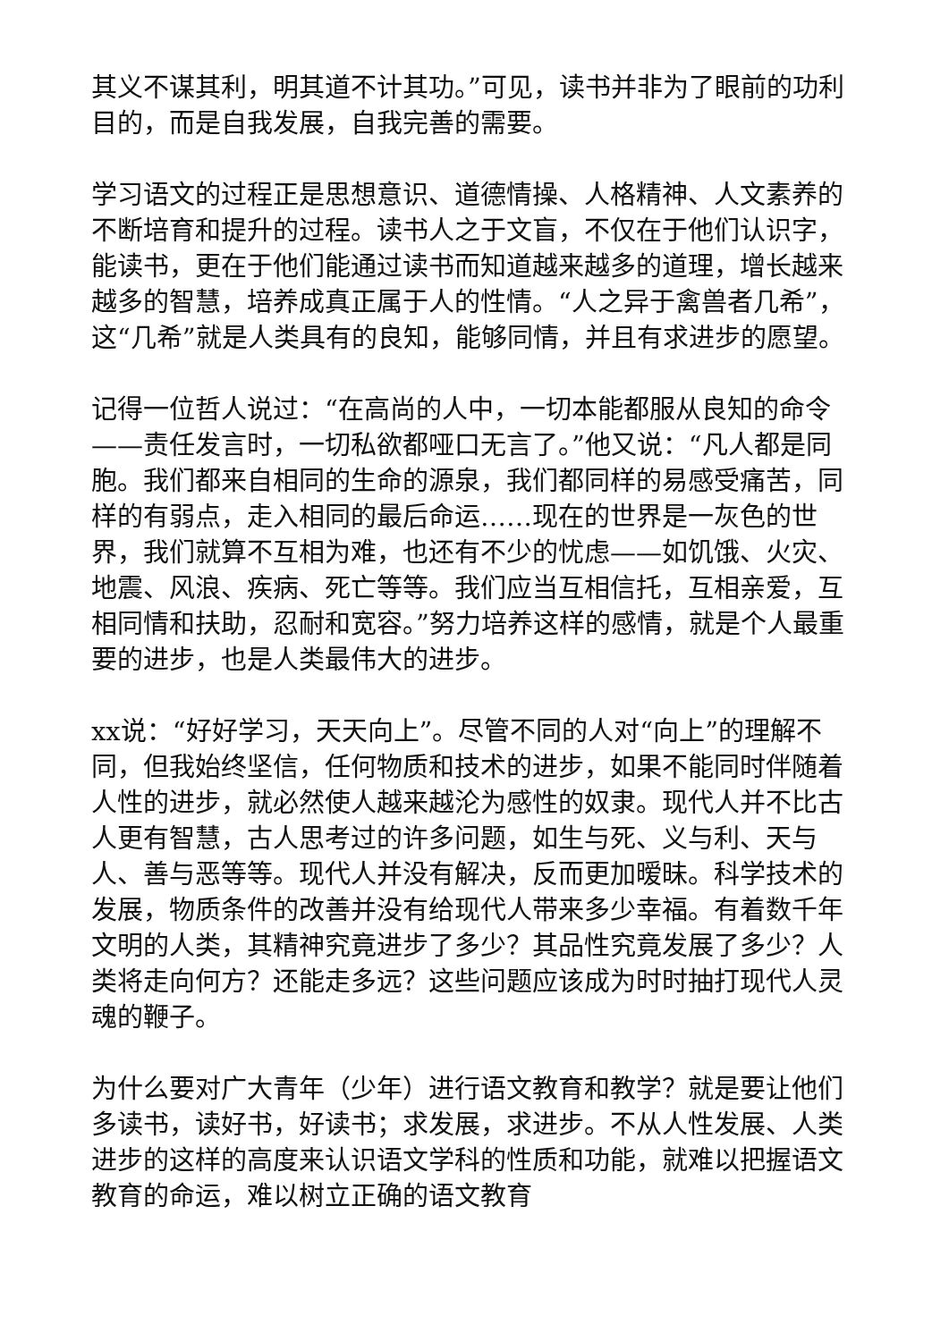其义不谋其利，明其道不计其功。”可见，读书并非为了眼前的功利目的，而是自我发展，自我完善的需要。
学习语文的过程正是思想意识、道德情操、人格精神、人文素养的不断培育和提升的过程。读书人之于文盲，不仅在于他们认识字，能读书，更在于他们能通过读书而知道越来越多的道理，增长越来越多的智慧，培养成真正属于人的性情。“人之异于禽兽者几希”，这“几希”就是人类具有的良知，能够同情，并且有求进步的愿望。
记得一位哲人说过：“在高尚的人中，一切本能都服从良知的命令——责任发言时，一切私欲都哑口无言了。”他又说：“凡人都是同胞。我们都来自相同的生命的源泉，我们都同样的易感受痛苦，同样的有弱点，走入相同的最后命运……现在的世界是一灰色的世界，我们就算不互相为难，也还有不少的忧虑——如饥饿、火灾、地震、风浪、疾病、死亡等等。我们应当互相信托，互相亲爱，互相同情和扶助，忍耐和宽容。”努力培养这样的感情，就是个人最重要的进步，也是人类最伟大的进步。
xx说：“好好学习，天天向上”。尽管不同的人对“向上”的理解不同，但我始终坚信，任何物质和技术的进步，如果不能同时伴随着人性的进步，就必然使人越来越沦为感性的奴隶。现代人并不比古人更有智慧，古人思考过的许多问题，如生与死、义与利、天与人、善与恶等等。现代人并没有解决，反而更加暧昧。科学技术的发展，物质条件的改善并没有给现代人带来多少幸福。有着数千年文明的人类，其精神究竟进步了多少？其品性究竟发展了多少？人类将走向何方？还能走多远？这些问题应该成为时时抽打现代人灵魂的鞭子。
为什么要对广大青年（少年）进行语文教育和教学？就是要让他们多读书，读好书，好读书；求发展，求进步。不从人性发展、人类进步的这样的高度来认识语文学科的性质和功能，就难以把握语文教育的命运，难以树立正确的语文教育